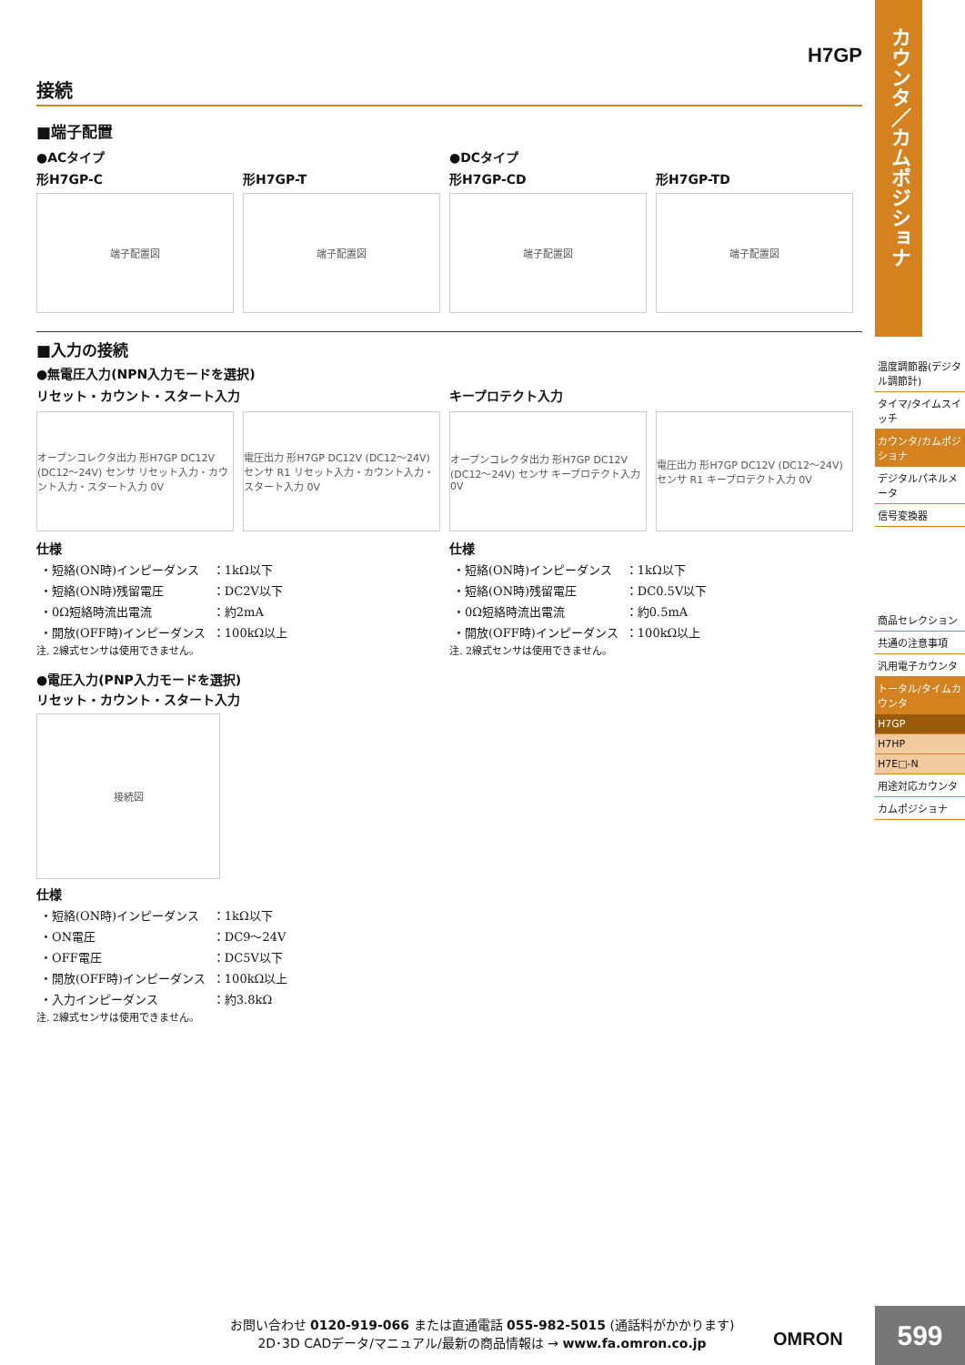H7GP
接続
■端子配置
●ACタイプ
形H7GP-C
端子配置図
形H7GP-T
端子配置図
●DCタイプ
形H7GP-CD
端子配置図
形H7GP-TD
端子配置図
■入力の接続
●無電圧入力(NPN入力モードを選択)
リセット・カウント・スタート入力
オープンコレクタ出力 形H7GP DC12V (DC12～24V) センサ リセット入力・カウント入力・スタート入力 0V
電圧出力 形H7GP DC12V (DC12～24V) センサ R1 リセット入力・カウント入力・スタート入力 0V
仕様
| ・短絡(ON時)インピーダンス | ：1kΩ以下 |
| ・短絡(ON時)残留電圧 | ：DC2V以下 |
| ・0Ω短絡時流出電流 | ：約2mA |
| ・開放(OFF時)インピーダンス | ：100kΩ以上 |
注. 2線式センサは使用できません。
キープロテクト入力
オープンコレクタ出力 形H7GP DC12V (DC12～24V) センサ キープロテクト入力 0V
電圧出力 形H7GP DC12V (DC12～24V) センサ R1 キープロテクト入力 0V
仕様
| ・短絡(ON時)インピーダンス | ：1kΩ以下 |
| ・短絡(ON時)残留電圧 | ：DC0.5V以下 |
| ・0Ω短絡時流出電流 | ：約0.5mA |
| ・開放(OFF時)インピーダンス | ：100kΩ以上 |
注. 2線式センサは使用できません。
●電圧入力(PNP入力モードを選択)
リセット・カウント・スタート入力
接続図
仕様
| ・短絡(ON時)インピーダンス | ：1kΩ以下 |
| ・ON電圧 | ：DC9～24V |
| ・OFF電圧 | ：DC5V以下 |
| ・開放(OFF時)インピーダンス | ：100kΩ以上 |
| ・入力インピーダンス | ：約3.8kΩ |
注. 2線式センサは使用できません。
カウンタ／カムポジショナ
温度調節器(デジタル調節計)
タイマ/タイムスイッチ
カウンタ/カムポジショナ
デジタルパネルメータ
信号変換器
商品セレクション
共通の注意事項
汎用電子カウンタ
トータル/タイムカウンタ
H7GP
H7HP
H7E□-N
用途対応カウンタ
カムポジショナ
お問い合わせ 0120-919-066 または直通電話 055-982-5015 (通話料がかかります)
2D･3D CADデータ/マニュアル/最新の商品情報は → www.fa.omron.co.jp
OMRON
599